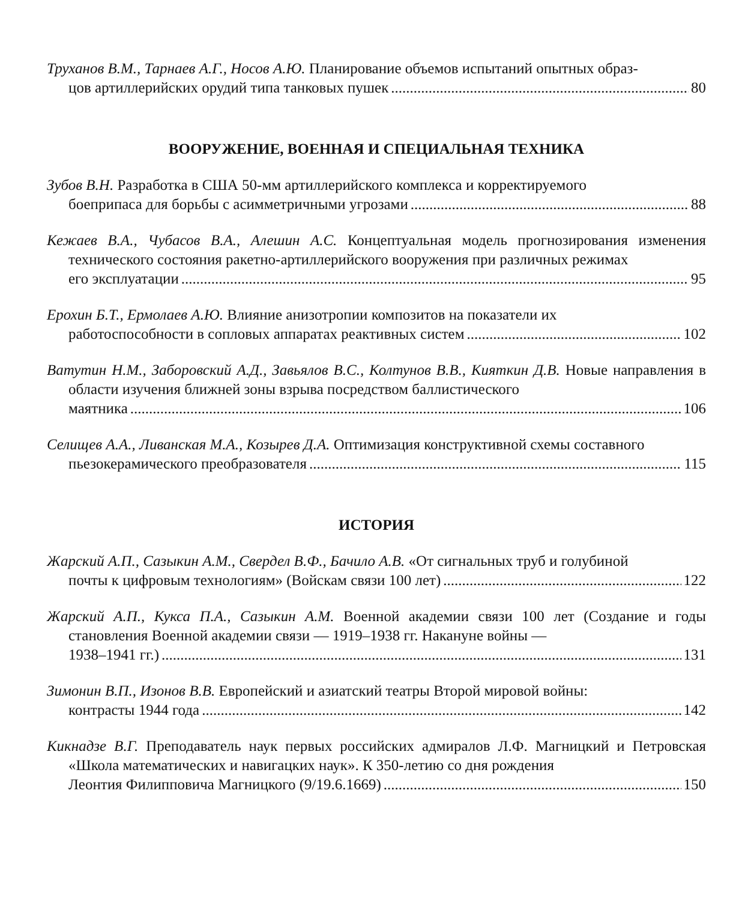Труханов В.М., Тарнаев А.Г., Носов А.Ю. Планирование объемов испытаний опытных образ-
цов артиллерийских орудий типа танковых пушек 80
ВООРУЖЕНИЕ, ВОЕННАЯ И СПЕЦИАЛЬНАЯ ТЕХНИКА
Зубов В.Н. Разработка в США 50-мм артиллерийского комплекса и корректируемого
боеприпаса для борьбы с асимметричными угрозами 88
Кежаев В.А., Чубасов В.А., Алешин А.С. Концептуальная модель прогнозирования изменения технического состояния ракетно-артиллерийского вооружения при различных режимах
его эксплуатации 95
Ерохин Б.Т., Ермолаев А.Ю. Влияние анизотропии композитов на показатели их
работоспособности в сопловых аппаратах реактивных систем 102
Ватутин Н.М., Заборовский А.Д., Завьялов В.С., Колтунов В.В., Кияткин Д.В. Новые направления в области изучения ближней зоны взрыва посредством баллистического
маятника 106
Селищев А.А., Ливанская М.А., Козырев Д.А. Оптимизация конструктивной схемы составного
пьезокерамического преобразователя 115
ИСТОРИЯ
Жарский А.П., Сазыкин А.М., Свердел В.Ф., Бачило А.В. «От сигнальных труб и голубиной
почты к цифровым технологиям» (Войскам связи 100 лет) 122
Жарский А.П., Кукса П.А., Сазыкин А.М. Военной академии связи 100 лет (Создание и годы становления Военной академии связи — 1919–1938 гг. Накануне войны —
1938–1941 гг.) 131
Зимонин В.П., Изонов В.В. Европейский и азиатский театры Второй мировой войны:
контрасты 1944 года 142
Кикнадзе В.Г. Преподаватель наук первых российских адмиралов Л.Ф. Магницкий и Петровская «Школа математических и навигацких наук». К 350-летию со дня рождения
Леонтия Филипповича Магницкого (9/19.6.1669) 150